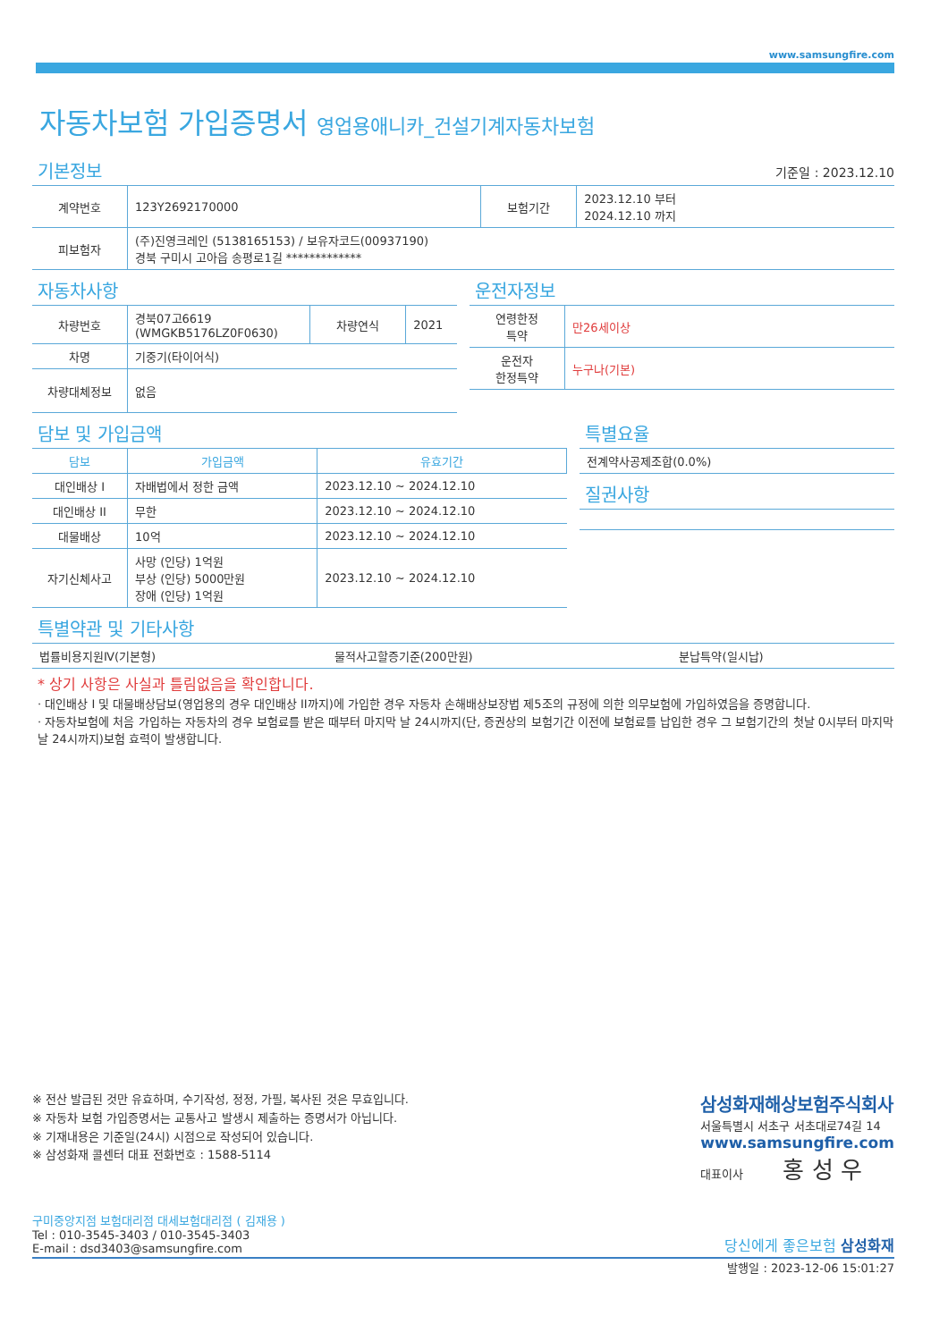www.samsungfire.com
자동차보험 가입증명서 영업용애니카_건설기계자동차보험
기본정보
기준일 : 2023.12.10
| 계약번호 | 123Y2692170000 | 보험기간 | 2023.12.10 부터 2024.12.10 까지 |
| 피보험자 | (주)진영크레인 (5138165153) / 보유자코드(00937190) 경북 구미시 고아읍 송평로1길 ************* | | |
자동차사항
| 차량번호 | 경북07고6619 (WMGKB5176LZ0F0630) | 차량연식 | 2021 |
| 차명 | 기중기(타이어식) | | |
| 차량대체정보 | 없음 | | |
운전자정보
| 연령한정 특약 | 만26세이상 |
| 운전자 한정특약 | 누구나(기본) |
담보 및 가입금액
| 담보 | 가입금액 | 유효기간 |
| --- | --- | --- |
| 대인배상 I | 자배법에서 정한 금액 | 2023.12.10 ~ 2024.12.10 |
| 대인배상 II | 무한 | 2023.12.10 ~ 2024.12.10 |
| 대물배상 | 10억 | 2023.12.10 ~ 2024.12.10 |
| 자기신체사고 | 사망 (인당) 1억원 부상 (인당) 5000만원 장애 (인당) 1억원 | 2023.12.10 ~ 2024.12.10 |
특별요율
| 전계약사공제조합(0.0%) |
질권사항
특별약관 및 기타사항
| 법률비용지원Ⅳ(기본형) | 물적사고할증기준(200만원) | 분납특약(일시납) |
* 상기 사항은 사실과 틀림없음을 확인합니다.
· 대인배상 I 및 대물배상담보(영업용의 경우 대인배상 II까지)에 가입한 경우 자동차 손해배상보장법 제5조의 규정에 의한 의무보험에 가입하였음을 증명합니다.
· 자동차보험에 처음 가입하는 자동차의 경우 보험료를 받은 때부터 마지막 날 24시까지(단, 증권상의 보험기간 이전에 보험료를 납입한 경우 그 보험기간의 첫날 0시부터 마지막 날 24시까지)보험 효력이 발생합니다.
※ 전산 발급된 것만 유효하며, 수기작성, 정정, 가필, 복사된 것은 무효입니다.
※ 자동차 보험 가입증명서는 교통사고 발생시 제출하는 증명서가 아닙니다.
※ 기재내용은 기준일(24시) 시점으로 작성되어 있습니다.
※ 삼성화재 콜센터 대표 전화번호 : 1588-5114
삼성화재해상보험주식회사
서울특별시 서초구 서초대로74길 14
www.samsungfire.com
대표이사 홍 성 우
구미중앙지점 보험대리점 대세보험대리점 ( 김재용 )
Tel : 010-3545-3403 / 010-3545-3403
E-mail : dsd3403@samsungfire.com
당신에게 좋은보험 삼성화재
발행일 : 2023-12-06 15:01:27